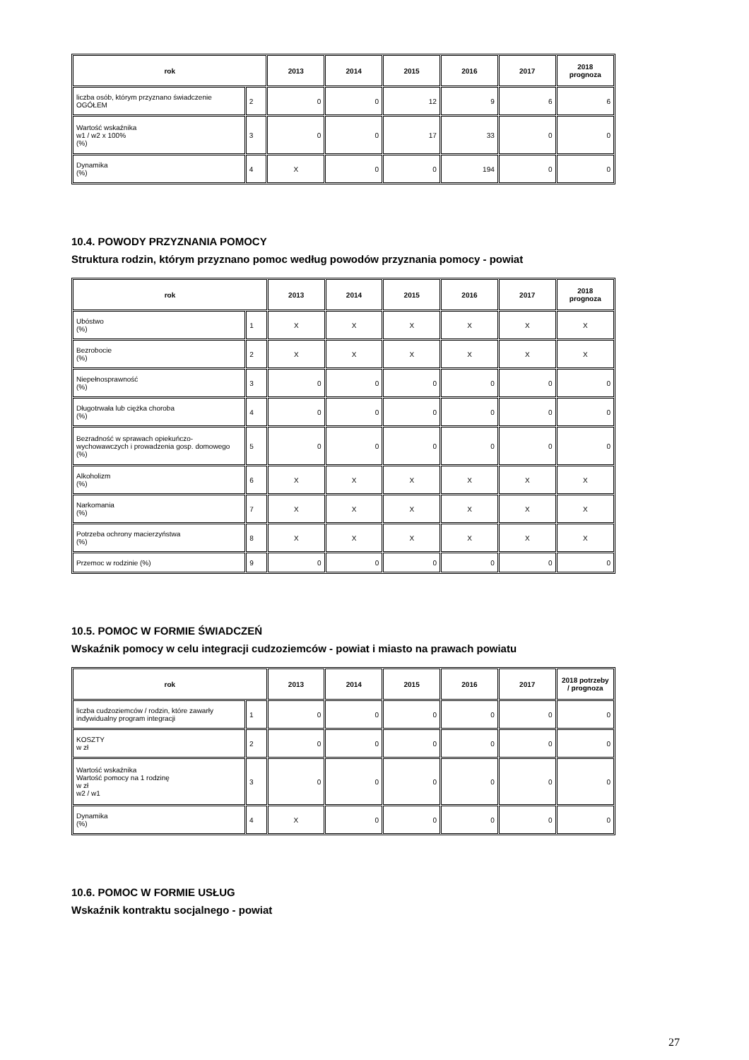| rok | | 2013 | 2014 | 2015 | 2016 | 2017 | 2018 prognoza |
| --- | --- | --- | --- | --- | --- | --- | --- |
| liczba osób, którym przyznano świadczenie OGÓŁEM | 2 | 0 | 0 | 12 | 9 | 6 | 6 |
| Wartość wskaźnika w1 / w2 x 100% (%) | 3 | 0 | 0 | 17 | 33 | 0 | 0 |
| Dynamika (%) | 4 | X | 0 | 0 | 194 | 0 | 0 |
10.4. POWODY PRZYZNANIA POMOCY
Struktura rodzin, którym przyznano pomoc według powodów przyznania pomocy - powiat
| rok | | 2013 | 2014 | 2015 | 2016 | 2017 | 2018 prognoza |
| --- | --- | --- | --- | --- | --- | --- | --- |
| Ubóstwo (%) | 1 | X | X | X | X | X | X |
| Bezrobocie (%) | 2 | X | X | X | X | X | X |
| Niepełnosprawność (%) | 3 | 0 | 0 | 0 | 0 | 0 | 0 |
| Długotrwała lub ciężka choroba (%) | 4 | 0 | 0 | 0 | 0 | 0 | 0 |
| Bezradność w sprawach opiekuńczo-wychowawczych i prowadzenia gosp. domowego (%) | 5 | 0 | 0 | 0 | 0 | 0 | 0 |
| Alkoholizm (%) | 6 | X | X | X | X | X | X |
| Narkomania (%) | 7 | X | X | X | X | X | X |
| Potrzeba ochrony macierzyństwa (%) | 8 | X | X | X | X | X | X |
| Przemoc w rodzinie (%) | 9 | 0 | 0 | 0 | 0 | 0 | 0 |
10.5. POMOC W FORMIE ŚWIADCZEŃ
Wskaźnik pomocy w celu integracji cudzoziemców - powiat i miasto na prawach powiatu
| rok | | 2013 | 2014 | 2015 | 2016 | 2017 | 2018 potrzeby / prognoza |
| --- | --- | --- | --- | --- | --- | --- | --- |
| liczba cudzoziemców / rodzin, które zawarły indywidualny program integracji | 1 | 0 | 0 | 0 | 0 | 0 | 0 |
| KOSZTY w zł | 2 | 0 | 0 | 0 | 0 | 0 | 0 |
| Wartość wskaźnika Wartość pomocy na 1 rodzinę w zł w2 / w1 | 3 | 0 | 0 | 0 | 0 | 0 | 0 |
| Dynamika (%) | 4 | X | 0 | 0 | 0 | 0 | 0 |
10.6. POMOC W FORMIE USŁUG
Wskaźnik kontraktu socjalnego - powiat
27